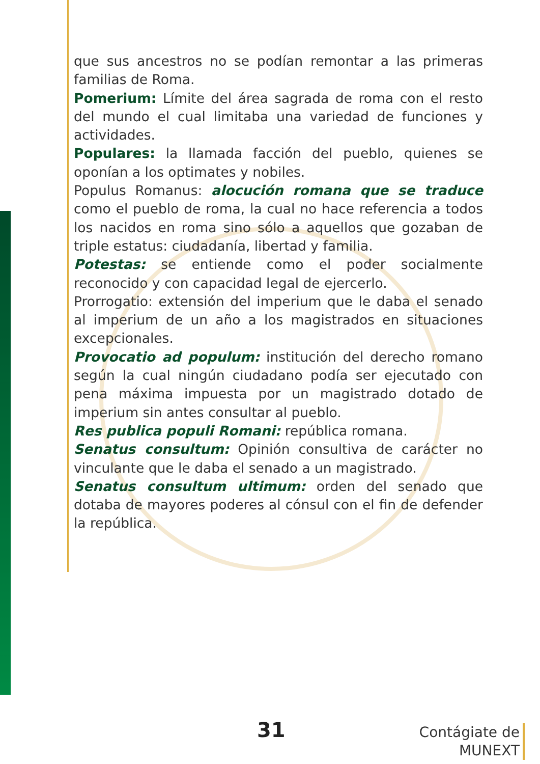que sus ancestros no se podían remontar a las primeras familias de Roma.
Pomerium: Límite del área sagrada de roma con el resto del mundo el cual limitaba una variedad de funciones y actividades.
Populares: la llamada facción del pueblo, quienes se oponían a los optimates y nobiles.
Populus Romanus: alocución romana que se traduce como el pueblo de roma, la cual no hace referencia a todos los nacidos en roma sino sólo a aquellos que gozaban de triple estatus: ciudadanía, libertad y familia.
Potestas: se entiende como el poder socialmente reconocido y con capacidad legal de ejercerlo.
Prorrogatio: extensión del imperium que le daba el senado al imperium de un año a los magistrados en situaciones excepcionales.
Provocatio ad populum: institución del derecho romano según la cual ningún ciudadano podía ser ejecutado con pena máxima impuesta por un magistrado dotado de imperium sin antes consultar al pueblo.
Res publica populi Romani: república romana.
Senatus consultum: Opinión consultiva de carácter no vinculante que le daba el senado a un magistrado.
Senatus consultum ultimum: orden del senado que dotaba de mayores poderes al cónsul con el fin de defender la república.
31
Contágiate de
MUNEXT